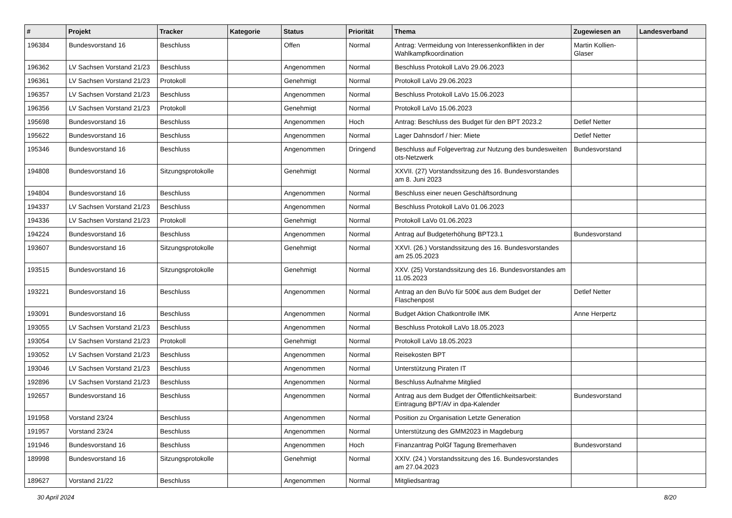| # | Projekt | Tracker | Kategorie | Status | Priorität | Thema | Zugewiesen an | Landesverband |
| --- | --- | --- | --- | --- | --- | --- | --- | --- |
| 196384 | Bundesvorstand 16 | Beschluss | | Offen | Normal | Antrag: Vermeidung von Interessenkonflikten in der Wahlkampfkoordination | Martin Kollien-Glaser | |
| 196362 | LV Sachsen Vorstand 21/23 | Beschluss | | Angenommen | Normal | Beschluss Protokoll LaVo 29.06.2023 | | |
| 196361 | LV Sachsen Vorstand 21/23 | Protokoll | | Genehmigt | Normal | Protokoll LaVo 29.06.2023 | | |
| 196357 | LV Sachsen Vorstand 21/23 | Beschluss | | Angenommen | Normal | Beschluss Protokoll LaVo 15.06.2023 | | |
| 196356 | LV Sachsen Vorstand 21/23 | Protokoll | | Genehmigt | Normal | Protokoll LaVo 15.06.2023 | | |
| 195698 | Bundesvorstand 16 | Beschluss | | Angenommen | Hoch | Antrag: Beschluss des Budget für den BPT 2023.2 | Detlef Netter | |
| 195622 | Bundesvorstand 16 | Beschluss | | Angenommen | Normal | Lager Dahnsdorf / hier: Miete | Detlef Netter | |
| 195346 | Bundesvorstand 16 | Beschluss | | Angenommen | Dringend | Beschluss auf Folgevertrag zur Nutzung des bundesweiten ots-Netzwerk | Bundesvorstand | |
| 194808 | Bundesvorstand 16 | Sitzungsprotokolle | | Genehmigt | Normal | XXVII. (27) Vorstandssitzung des 16. Bundesvorstandes am 8. Juni 2023 | | |
| 194804 | Bundesvorstand 16 | Beschluss | | Angenommen | Normal | Beschluss einer neuen Geschäftsordnung | | |
| 194337 | LV Sachsen Vorstand 21/23 | Beschluss | | Angenommen | Normal | Beschluss Protokoll LaVo 01.06.2023 | | |
| 194336 | LV Sachsen Vorstand 21/23 | Protokoll | | Genehmigt | Normal | Protokoll LaVo 01.06.2023 | | |
| 194224 | Bundesvorstand 16 | Beschluss | | Angenommen | Normal | Antrag auf Budgeterhöhung BPT23.1 | Bundesvorstand | |
| 193607 | Bundesvorstand 16 | Sitzungsprotokolle | | Genehmigt | Normal | XXVI. (26.) Vorstandssitzung des 16. Bundesvorstandes am 25.05.2023 | | |
| 193515 | Bundesvorstand 16 | Sitzungsprotokolle | | Genehmigt | Normal | XXV. (25) Vorstandssitzung des 16. Bundesvorstandes am 11.05.2023 | | |
| 193221 | Bundesvorstand 16 | Beschluss | | Angenommen | Normal | Antrag an den BuVo für 500€ aus dem Budget der Flaschenpost | Detlef Netter | |
| 193091 | Bundesvorstand 16 | Beschluss | | Angenommen | Normal | Budget Aktion Chatkontrolle IMK | Anne Herpertz | |
| 193055 | LV Sachsen Vorstand 21/23 | Beschluss | | Angenommen | Normal | Beschluss Protokoll LaVo 18.05.2023 | | |
| 193054 | LV Sachsen Vorstand 21/23 | Protokoll | | Genehmigt | Normal | Protokoll LaVo 18.05.2023 | | |
| 193052 | LV Sachsen Vorstand 21/23 | Beschluss | | Angenommen | Normal | Reisekosten BPT | | |
| 193046 | LV Sachsen Vorstand 21/23 | Beschluss | | Angenommen | Normal | Unterstützung Piraten IT | | |
| 192896 | LV Sachsen Vorstand 21/23 | Beschluss | | Angenommen | Normal | Beschluss Aufnahme Mitglied | | |
| 192657 | Bundesvorstand 16 | Beschluss | | Angenommen | Normal | Antrag aus dem Budget der Öffentlichkeitsarbeit: Eintragung BPT/AV in dpa-Kalender | Bundesvorstand | |
| 191958 | Vorstand 23/24 | Beschluss | | Angenommen | Normal | Position zu Organisation Letzte Generation | | |
| 191957 | Vorstand 23/24 | Beschluss | | Angenommen | Normal | Unterstützung des GMM2023 in Magdeburg | | |
| 191946 | Bundesvorstand 16 | Beschluss | | Angenommen | Hoch | Finanzantrag PolGf Tagung Bremerhaven | Bundesvorstand | |
| 189998 | Bundesvorstand 16 | Sitzungsprotokolle | | Genehmigt | Normal | XXIV. (24.) Vorstandssitzung des 16. Bundesvorstandes am 27.04.2023 | | |
| 189627 | Vorstand 21/22 | Beschluss | | Angenommen | Normal | Mitgliedsantrag | | |
30 April 2024 8/20